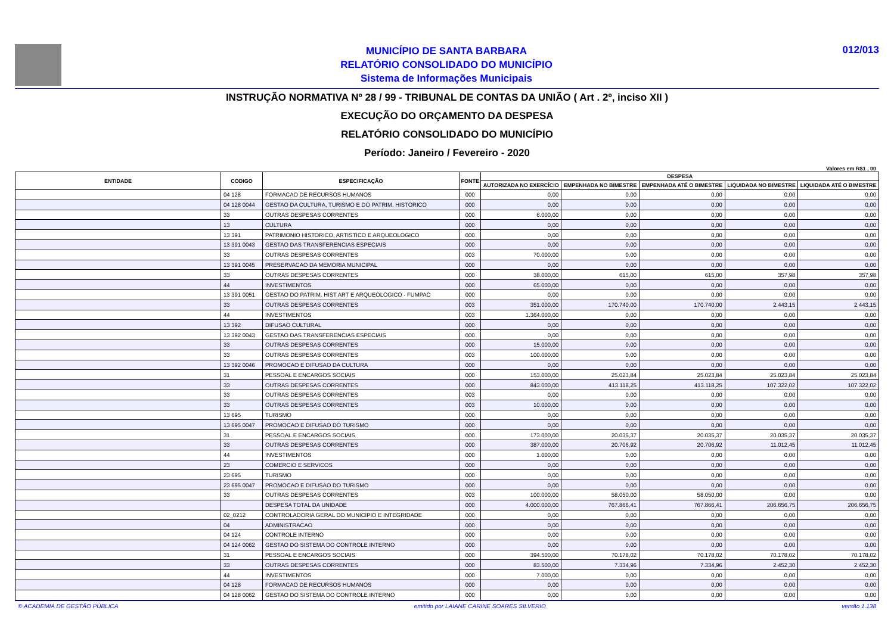MUNICÍPIO DE SANTA BARBARA
RELATÓRIO CONSOLIDADO DO MUNICÍPIO
Sistema de Informações Municipais
012/013
INSTRUÇÃO NORMATIVA Nº 28 / 99 - TRIBUNAL DE CONTAS DA UNIÃO ( Art . 2º, inciso XII )
EXECUÇÃO DO ORÇAMENTO DA DESPESA
RELATÓRIO CONSOLIDADO DO MUNICÍPIO
Período: Janeiro / Fevereiro - 2020
Valores em R$1 , 00
| ENTIDADE | CODIGO | ESPECIFICAÇÃO | FONTE | DESPESA | | | | |
| --- | --- | --- | --- | --- | --- | --- | --- | --- |
| | | | | AUTORIZADA NO EXERCÍCIO | EMPENHADA NO BIMESTRE | EMPENHADA ATÉ O BIMESTRE | LIQUIDADA NO BIMESTRE | LIQUIDADA ATÉ O BIMESTRE |
| | 04 128 | FORMACAO DE RECURSOS HUMANOS | 000 | 0,00 | 0,00 | 0,00 | 0,00 | 0,00 |
| | 04 128 0044 | GESTAO DA CULTURA, TURISMO E DO PATRIM. HISTORICO | 000 | 0,00 | 0,00 | 0,00 | 0,00 | 0,00 |
| | 33 | OUTRAS DESPESAS CORRENTES | 000 | 6.000,00 | 0,00 | 0,00 | 0,00 | 0,00 |
| | 13 | CULTURA | 000 | 0,00 | 0,00 | 0,00 | 0,00 | 0,00 |
| | 13 391 | PATRIMONIO HISTORICO, ARTISTICO E ARQUEOLOGICO | 000 | 0,00 | 0,00 | 0,00 | 0,00 | 0,00 |
| | 13 391 0043 | GESTAO DAS TRANSFERENCIAS ESPECIAIS | 000 | 0,00 | 0,00 | 0,00 | 0,00 | 0,00 |
| | 33 | OUTRAS DESPESAS CORRENTES | 003 | 70.000,00 | 0,00 | 0,00 | 0,00 | 0,00 |
| | 13 391 0045 | PRESERVACAO DA MEMORIA MUNICIPAL | 000 | 0,00 | 0,00 | 0,00 | 0,00 | 0,00 |
| | 33 | OUTRAS DESPESAS CORRENTES | 000 | 38.000,00 | 615,00 | 615,00 | 357,98 | 357,98 |
| | 44 | INVESTIMENTOS | 000 | 65.000,00 | 0,00 | 0,00 | 0,00 | 0,00 |
| | 13 391 0051 | GESTAO DO PATRIM. HIST ART E ARQUEOLOGICO - FUMPAC | 000 | 0,00 | 0,00 | 0,00 | 0,00 | 0,00 |
| | 33 | OUTRAS DESPESAS CORRENTES | 003 | 351.000,00 | 170.740,00 | 170.740,00 | 2.443,15 | 2.443,15 |
| | 44 | INVESTIMENTOS | 003 | 1.364.000,00 | 0,00 | 0,00 | 0,00 | 0,00 |
| | 13 392 | DIFUSAO CULTURAL | 000 | 0,00 | 0,00 | 0,00 | 0,00 | 0,00 |
| | 13 392 0043 | GESTAO DAS TRANSFERENCIAS ESPECIAIS | 000 | 0,00 | 0,00 | 0,00 | 0,00 | 0,00 |
| | 33 | OUTRAS DESPESAS CORRENTES | 000 | 15.000,00 | 0,00 | 0,00 | 0,00 | 0,00 |
| | 33 | OUTRAS DESPESAS CORRENTES | 003 | 100.000,00 | 0,00 | 0,00 | 0,00 | 0,00 |
| | 13 392 0046 | PROMOCAO E DIFUSAO DA CULTURA | 000 | 0,00 | 0,00 | 0,00 | 0,00 | 0,00 |
| | 31 | PESSOAL E ENCARGOS SOCIAIS | 000 | 153.000,00 | 25.023,84 | 25.023,84 | 25.023,84 | 25.023,84 |
| | 33 | OUTRAS DESPESAS CORRENTES | 000 | 843.000,00 | 413.118,25 | 413.118,25 | 107.322,02 | 107.322,02 |
| | 33 | OUTRAS DESPESAS CORRENTES | 003 | 0,00 | 0,00 | 0,00 | 0,00 | 0,00 |
| | 33 | OUTRAS DESPESAS CORRENTES | 003 | 10.000,00 | 0,00 | 0,00 | 0,00 | 0,00 |
| | 13 695 | TURISMO | 000 | 0,00 | 0,00 | 0,00 | 0,00 | 0,00 |
| | 13 695 0047 | PROMOCAO E DIFUSAO DO TURISMO | 000 | 0,00 | 0,00 | 0,00 | 0,00 | 0,00 |
| | 31 | PESSOAL E ENCARGOS SOCIAIS | 000 | 173.000,00 | 20.035,37 | 20.035,37 | 20.035,37 | 20.035,37 |
| | 33 | OUTRAS DESPESAS CORRENTES | 000 | 387.000,00 | 20.706,92 | 20.706,92 | 11.012,45 | 11.012,45 |
| | 44 | INVESTIMENTOS | 000 | 1.000,00 | 0,00 | 0,00 | 0,00 | 0,00 |
| | 23 | COMERCIO E SERVICOS | 000 | 0,00 | 0,00 | 0,00 | 0,00 | 0,00 |
| | 23 695 | TURISMO | 000 | 0,00 | 0,00 | 0,00 | 0,00 | 0,00 |
| | 23 695 0047 | PROMOCAO E DIFUSAO DO TURISMO | 000 | 0,00 | 0,00 | 0,00 | 0,00 | 0,00 |
| | 33 | OUTRAS DESPESAS CORRENTES | 003 | 100.000,00 | 58.050,00 | 58.050,00 | 0,00 | 0,00 |
| | | DESPESA TOTAL DA UNIDADE | 000 | 4.000.000,00 | 767.866,41 | 767.866,41 | 206.656,75 | 206.656,75 |
| | 02_0212 | CONTROLADORIA GERAL DO MUNICIPIO E INTEGRIDADE | 000 | 0,00 | 0,00 | 0,00 | 0,00 | 0,00 |
| | 04 | ADMINISTRACAO | 000 | 0,00 | 0,00 | 0,00 | 0,00 | 0,00 |
| | 04 124 | CONTROLE INTERNO | 000 | 0,00 | 0,00 | 0,00 | 0,00 | 0,00 |
| | 04 124 0062 | GESTAO DO SISTEMA DO CONTROLE INTERNO | 000 | 0,00 | 0,00 | 0,00 | 0,00 | 0,00 |
| | 31 | PESSOAL E ENCARGOS SOCIAIS | 000 | 394.500,00 | 70.178,02 | 70.178,02 | 70.178,02 | 70.178,02 |
| | 33 | OUTRAS DESPESAS CORRENTES | 000 | 83.500,00 | 7.334,96 | 7.334,96 | 2.452,30 | 2.452,30 |
| | 44 | INVESTIMENTOS | 000 | 7.000,00 | 0,00 | 0,00 | 0,00 | 0,00 |
| | 04 128 | FORMACAO DE RECURSOS HUMANOS | 000 | 0,00 | 0,00 | 0,00 | 0,00 | 0,00 |
| | 04 128 0062 | GESTAO DO SISTEMA DO CONTROLE INTERNO | 000 | 0,00 | 0,00 | 0,00 | 0,00 | 0,00 |
© ACADEMIA DE GESTÃO PÚBLICA emitido por LAIANE CARINE SOARES SILVERIO versão 1.138